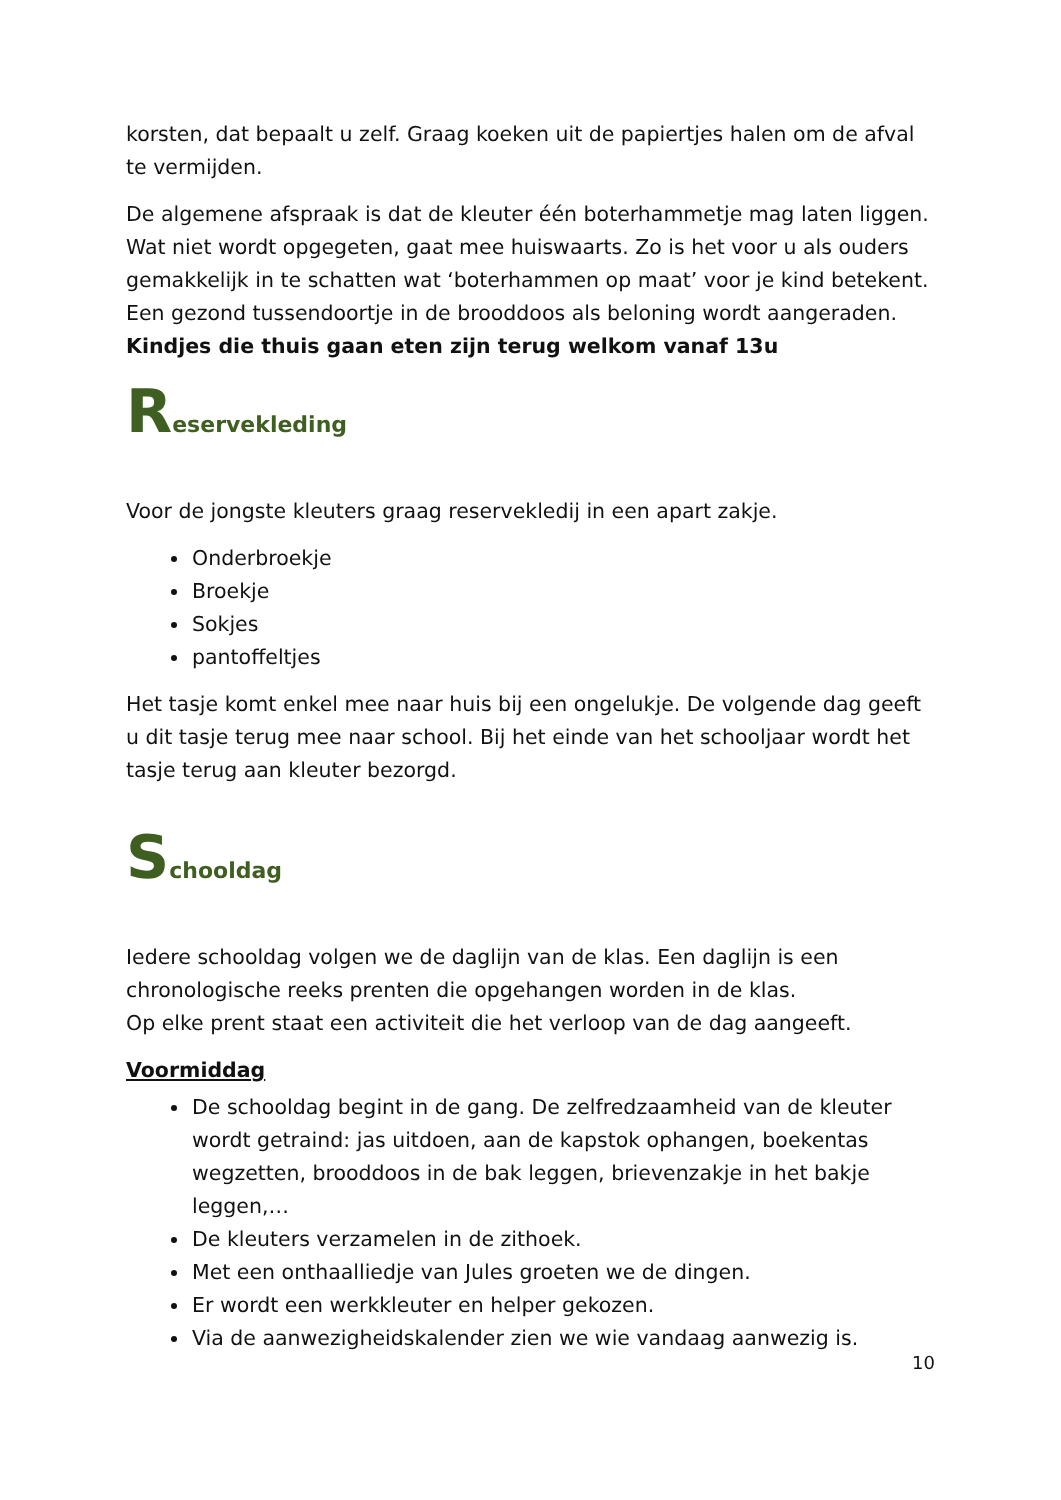korsten, dat bepaalt u zelf. Graag koeken uit de papiertjes halen om de afval te vermijden.
De algemene afspraak is dat de kleuter één boterhammetje mag laten liggen. Wat niet wordt opgegeten, gaat mee huiswaarts. Zo is het voor u als ouders gemakkelijk in te schatten wat ‘boterhammen op maat’ voor je kind betekent. Een gezond tussendoortje in de brooddoos als beloning wordt aangeraden.
Kindjes die thuis gaan eten zijn terug welkom vanaf 13u
Reservekleding
Voor de jongste kleuters graag reservekledij in een apart zakje.
Onderbroekje
Broekje
Sokjes
pantoffeltjes
Het tasje komt enkel mee naar huis bij een ongelukje. De volgende dag geeft u dit tasje terug mee naar school. Bij het einde van het schooljaar wordt het tasje terug aan kleuter bezorgd.
Schooldag
Iedere schooldag volgen we de daglijn van de klas. Een daglijn is een chronologische reeks prenten die opgehangen worden in de klas.
Op elke prent staat een activiteit die het verloop van de dag aangeeft.
Voormiddag
De schooldag begint in de gang. De zelfredzaamheid van de kleuter wordt getraind: jas uitdoen, aan de kapstok ophangen, boekentas wegzetten, brooddoos in de bak leggen, brievenzakje in het bakje leggen,…
De kleuters verzamelen in de zithoek.
Met een onthaalliedje van Jules groeten we de dingen.
Er wordt een werkkleuter en helper gekozen.
Via de aanwezigheidskalender zien we wie vandaag aanwezig is.
10